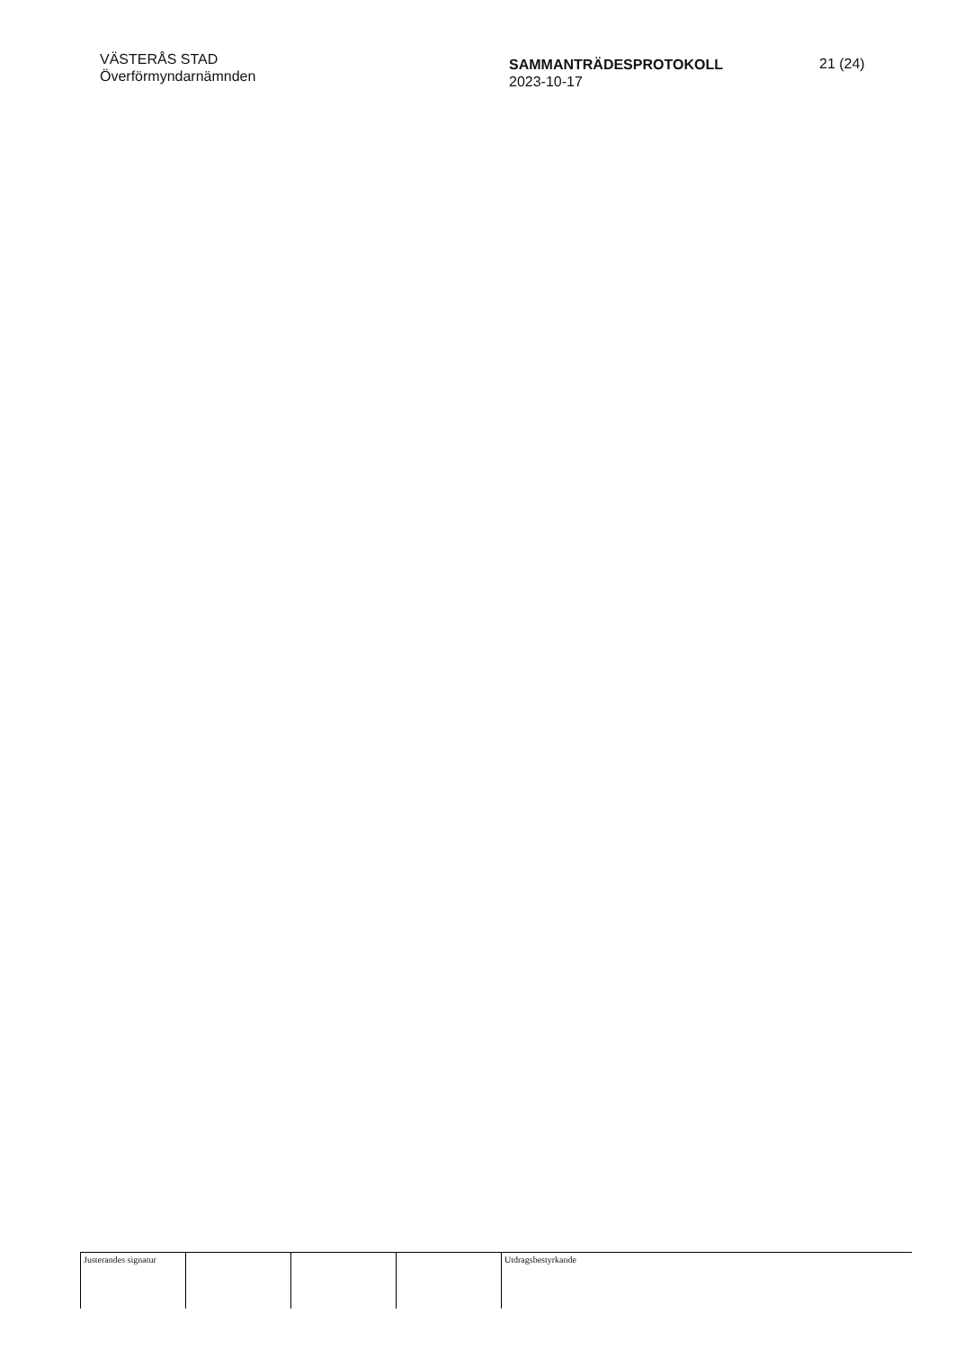VÄSTERÅS STAD
Överförmyndarnämnden
SAMMANTRÄDESPROTOKOLL
2023-10-17
21 (24)
| Justerandes signatur | | | | Utdragsbestyrkande |